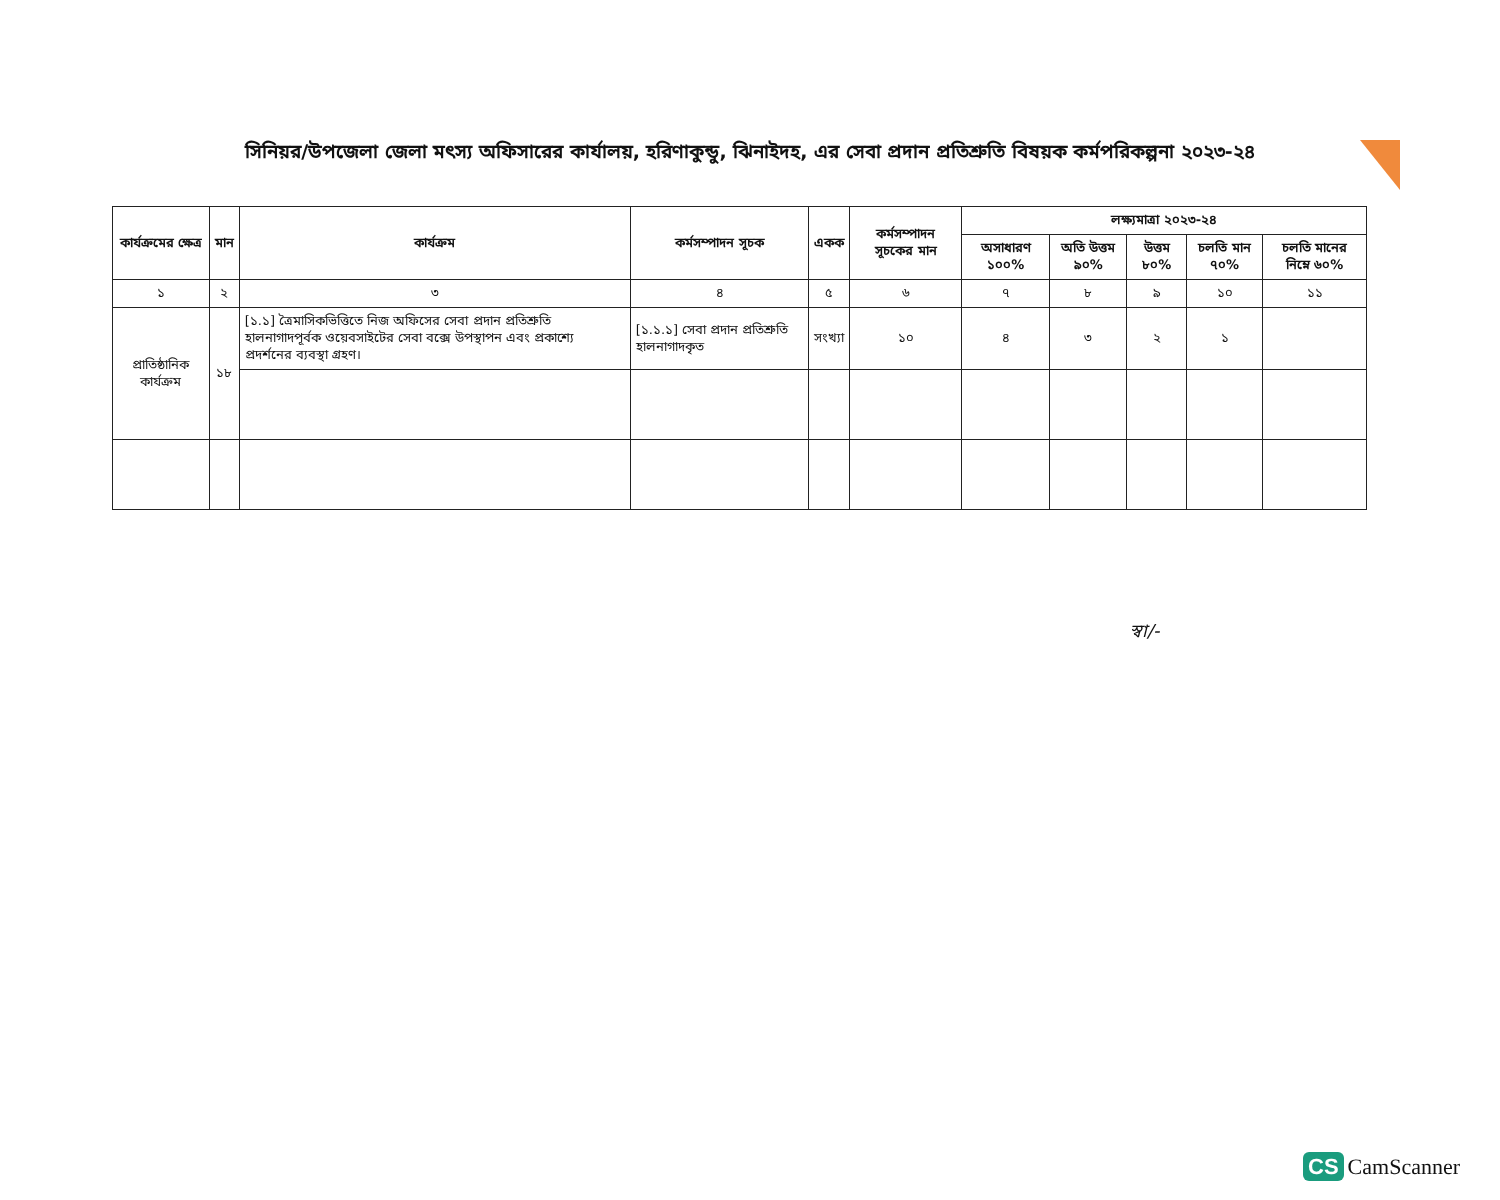সিনিয়র/উপজেলা জেলা মৎস্য অফিসারের কার্যালয়, হরিণাকুন্ডু, ঝিনাইদহ, এর সেবা প্রদান প্রতিশ্রুতি বিষয়ক কর্মপরিকল্পনা ২০২৩-২৪
| কার্যক্রমের ক্ষেত্র | মান | কার্যক্রম | কর্মসম্পাদন সূচক | একক | কর্মসম্পাদন সূচকের মান | লক্ষ্যমাত্রা ২০২৩-২৪ | | | | |
| --- | --- | --- | --- | --- | --- | --- | --- | --- | --- | --- |
| | | | | | | অসাধারণ ১০০% | অতি উত্তম ৯০% | উত্তম ৮০% | চলতি মান ৭০% | চলতি মানের নিম্নে ৬০% |
| ১ | ২ | ৩ | ৪ | ৫ | ৬ | ৭ | ৮ | ৯ | ১০ | ১১ |
| প্রাতিষ্ঠানিক কার্যক্রম | ১৮ | [১.১] ত্রৈমাসিকভিত্তিতে নিজ অফিসের সেবা প্রদান প্রতিশ্রুতি হালনাগাদপূর্বক ওয়েবসাইটের সেবা বক্সে উপস্থাপন এবং প্রকাশ্যে প্রদর্শনের ব্যবস্থা গ্রহণ। | [১.১.১] সেবা প্রদান প্রতিশ্রুতি হালনাগাদকৃত | সংখ্যা | ১০ | ৪ | ৩ | ২ | ১ | |
স্বা/-
CS CamScanner